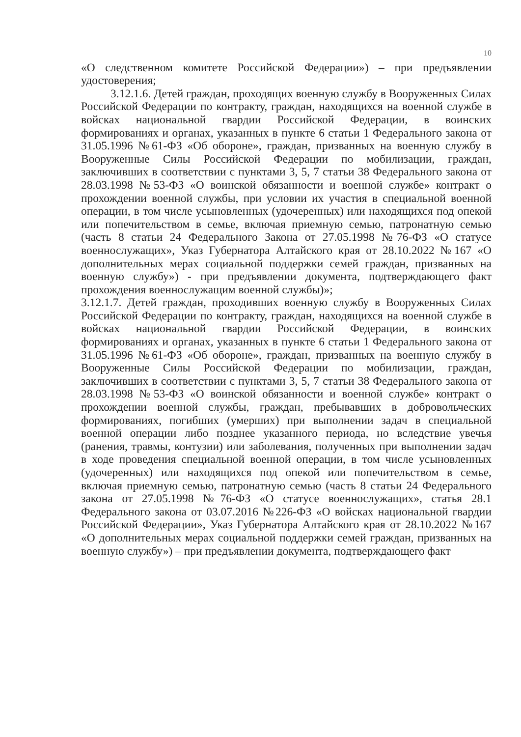10
«О следственном комитете Российской Федерации») – при предъявлении удостоверения;
3.12.1.6. Детей граждан, проходящих военную службу в Вооруженных Силах Российской Федерации по контракту, граждан, находящихся на военной службе в войсках национальной гвардии Российской Федерации, в воинских формированиях и органах, указанных в пункте 6 статьи 1 Федерального закона от 31.05.1996 №61-ФЗ «Об обороне», граждан, призванных на военную службу в Вооруженные Силы Российской Федерации по мобилизации, граждан, заключивших в соответствии с пунктами 3, 5, 7 статьи 38 Федерального закона от 28.03.1998 №53-ФЗ «О воинской обязанности и военной службе» контракт о прохождении военной службы, при условии их участия в специальной военной операции, в том числе усыновленных (удочеренных) или находящихся под опекой или попечительством в семье, включая приемную семью, патронатную семью (часть 8 статьи 24 Федерального Закона от 27.05.1998 №76-ФЗ «О статусе военнослужащих», Указ Губернатора Алтайского края от 28.10.2022 №167 «О дополнительных мерах социальной поддержки семей граждан, призванных на военную службу») - при предъявлении документа, подтверждающего факт прохождения военнослужащим военной службы)»;
3.12.1.7. Детей граждан, проходивших военную службу в Вооруженных Силах Российской Федерации по контракту, граждан, находящихся на военной службе в войсках национальной гвардии Российской Федерации, в воинских формированиях и органах, указанных в пункте 6 статьи 1 Федерального закона от 31.05.1996 №61-ФЗ «Об обороне», граждан, призванных на военную службу в Вооруженные Силы Российской Федерации по мобилизации, граждан, заключивших в соответствии с пунктами 3, 5, 7 статьи 38 Федерального закона от 28.03.1998 №53-ФЗ «О воинской обязанности и военной службе» контракт о прохождении военной службы, граждан, пребывавших в добровольческих формированиях, погибших (умерших) при выполнении задач в специальной военной операции либо позднее указанного периода, но вследствие увечья (ранения, травмы, контузии) или заболевания, полученных при выполнении задач в ходе проведения специальной военной операции, в том числе усыновленных (удочеренных) или находящихся под опекой или попечительством в семье, включая приемную семью, патронатную семью (часть 8 статьи 24 Федерального закона от 27.05.1998 №76-ФЗ «О статусе военнослужащих», статья 28.1 Федерального закона от 03.07.2016 №226-ФЗ «О войсках национальной гвардии Российской Федерации», Указ Губернатора Алтайского края от 28.10.2022 №167 «О дополнительных мерах социальной поддержки семей граждан, призванных на военную службу») – при предъявлении документа, подтверждающего факт